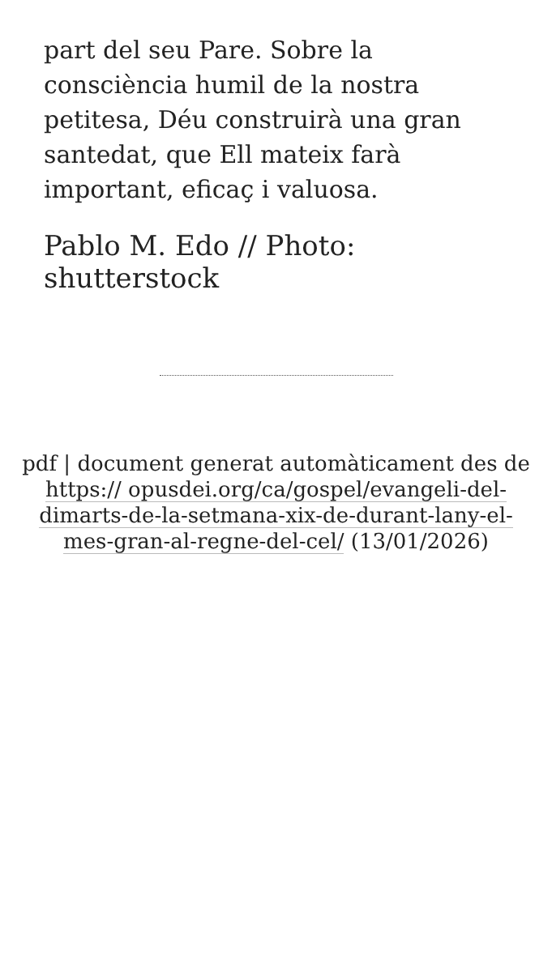part del seu Pare. Sobre la consciència humil de la nostra petitesa, Déu construirà una gran santedat, que Ell mateix farà important, eficaç i valuosa.
Pablo M. Edo // Photo: shutterstock
pdf | document generat automàticament des de https:// opusdei.org/ca/gospel/evangeli-del-dimarts-de-la-setmana-xix-de-durant-lany-el-mes-gran-al-regne-del-cel/ (13/01/2026)